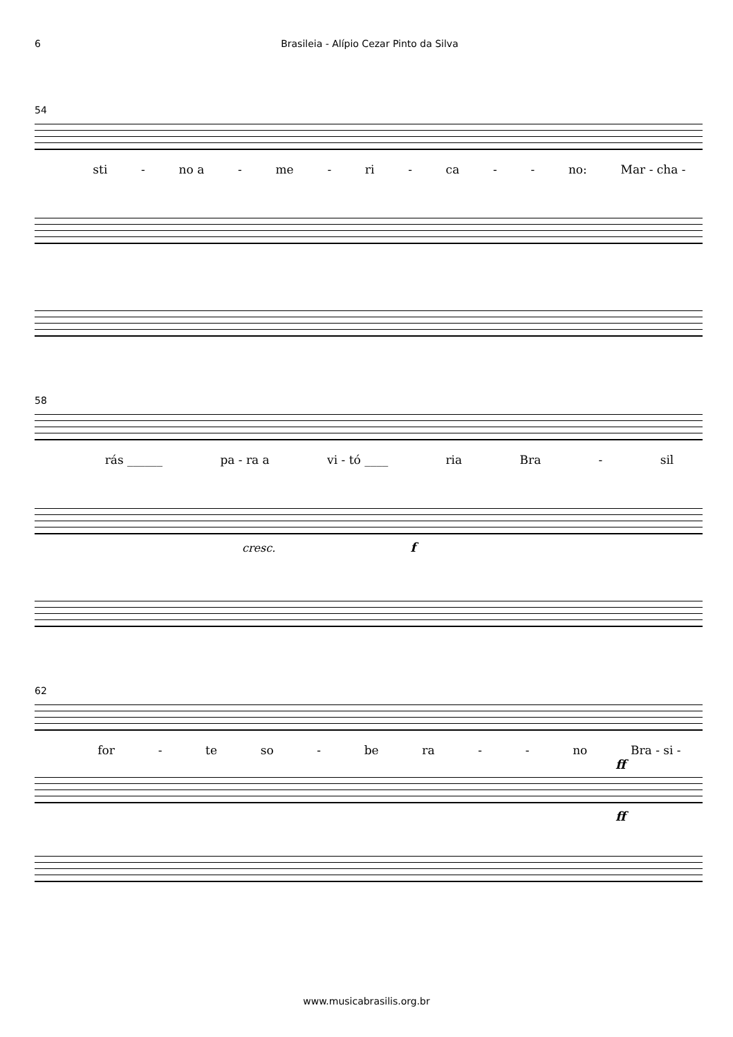6 Brasileia - Alípio Cezar Pinto da Silva
54
sti - no a - me - ri - ca - - no: Mar - cha -
58
rás ______ pa - ra a vi - tó ____ ria Bra - sil
cresc. f
62
for - te so - be ra - - no Bra - si -
ff
ff
www.musicabrasilis.org.br